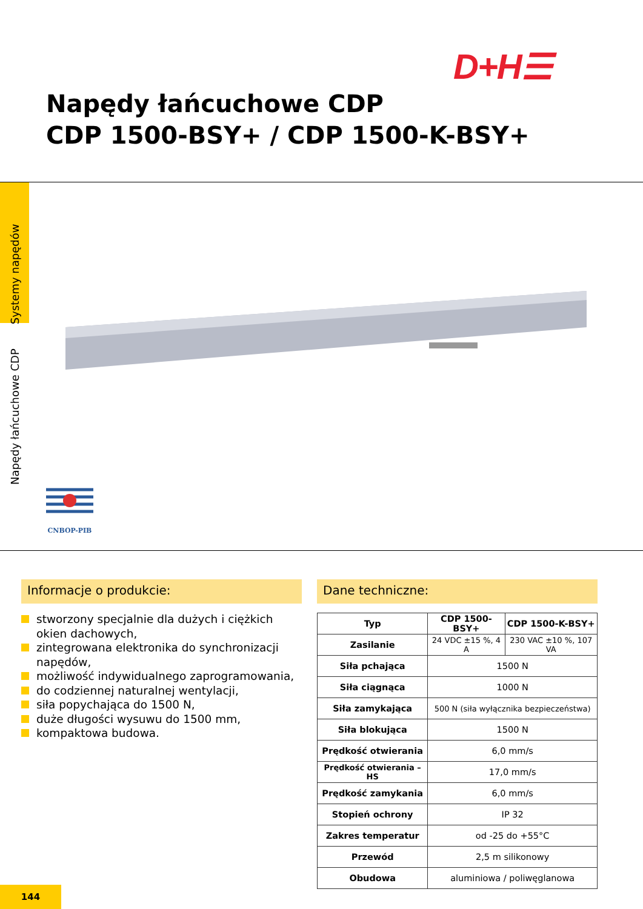D+H☰
Napędy łańcuchowe CDP
CDP 1500-BSY+ / CDP 1500-K-BSY+
Napędy łańcuchowe CDP Systemy napędów
CNBOP-PIB
Informacje o produkcie:
stworzony specjalnie dla dużych i ciężkich okien dachowych,
zintegrowana elektronika do synchronizacji napędów,
możliwość indywidualnego zaprogramowania,
do codziennej naturalnej wentylacji,
siła popychająca do 1500 N,
duże długości wysuwu do 1500 mm,
kompaktowa budowa.
Dane techniczne:
| Typ | CDP 1500-BSY+ | CDP 1500-K-BSY+ |
| --- | --- | --- |
| Zasilanie | 24 VDC ±15 %, 4 A | 230 VAC ±10 %, 107 VA |
| Siła pchająca | 1500 N | |
| Siła ciągnąca | 1000 N | |
| Siła zamykająca | 500 N (siła wyłącznika bezpieczeństwa) | |
| Siła blokująca | 1500 N | |
| Prędkość otwierania | 6,0 mm/s | |
| Prędkość otwierania – HS | 17,0 mm/s | |
| Prędkość zamykania | 6,0 mm/s | |
| Stopień ochrony | IP 32 | |
| Zakres temperatur | od -25 do +55°C | |
| Przewód | 2,5 m silikonowy | |
| Obudowa | aluminiowa / poliwęglanowa | |
144